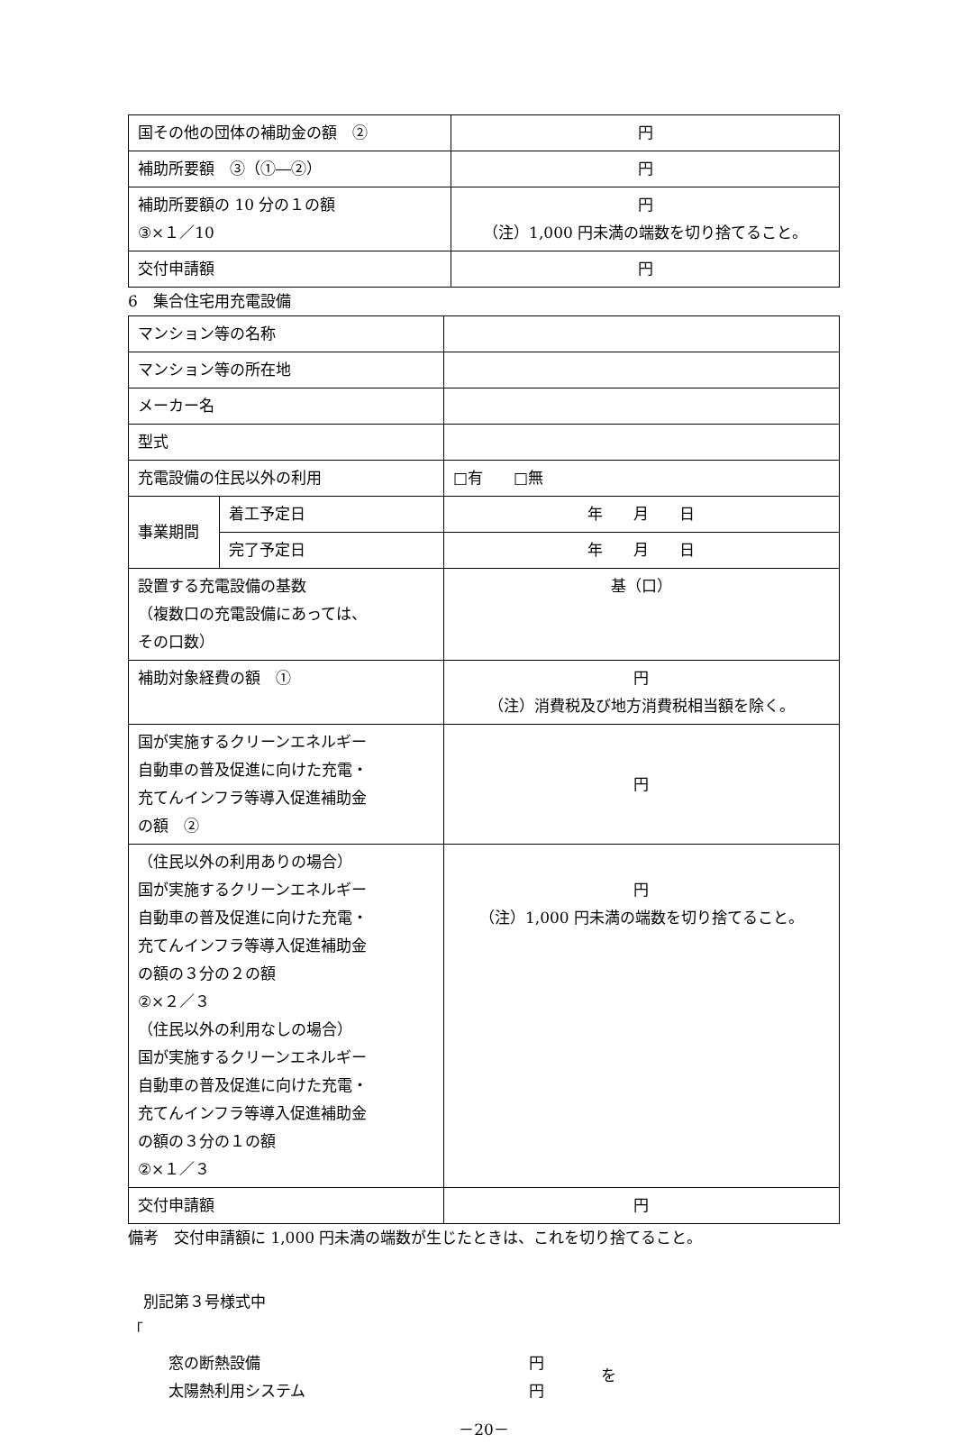| 国その他の団体の補助金の額 ② | 円 |
| 補助所要額 ③（①―②） | 円 |
| 補助所要額の 10 分の１の額 ③×１／10 | 円 （注）1,000 円未満の端数を切り捨てること。 |
| 交付申請額 | 円 |
6　集合住宅用充電設備
| マンション等の名称 | | |
| マンション等の所在地 | | |
| メーカー名 | | |
| 型式 | | |
| 充電設備の住民以外の利用 | | □有 □無 |
| 事業期間 | 着工予定日 | 年 月 日 |
| | 完了予定日 | 年 月 日 |
| 設置する充電設備の基数 （複数口の充電設備にあっては、 その口数） | | 基（口） |
| 補助対象経費の額 ① | | 円 （注）消費税及び地方消費税相当額を除く。 |
| 国が実施するクリーンエネルギー 自動車の普及促進に向けた充電・ 充てんインフラ等導入促進補助金 の額 ② | | 円 |
| （住民以外の利用ありの場合） 国が実施するクリーンエネルギー 自動車の普及促進に向けた充電・ 充てんインフラ等導入促進補助金 の額の３分の２の額 ②×２／３ （住民以外の利用なしの場合） 国が実施するクリーンエネルギー 自動車の普及促進に向けた充電・ 充てんインフラ等導入促進補助金 の額の３分の１の額 ②×１／３ | | 円 （注）1,000 円未満の端数を切り捨てること。 |
| 交付申請額 | | 円 |
備考　交付申請額に 1,000 円未満の端数が生じたときは、これを切り捨てること。
　別記第３号様式中
「
窓の断熱設備
太陽熱利用システム
円
円
を
－20－